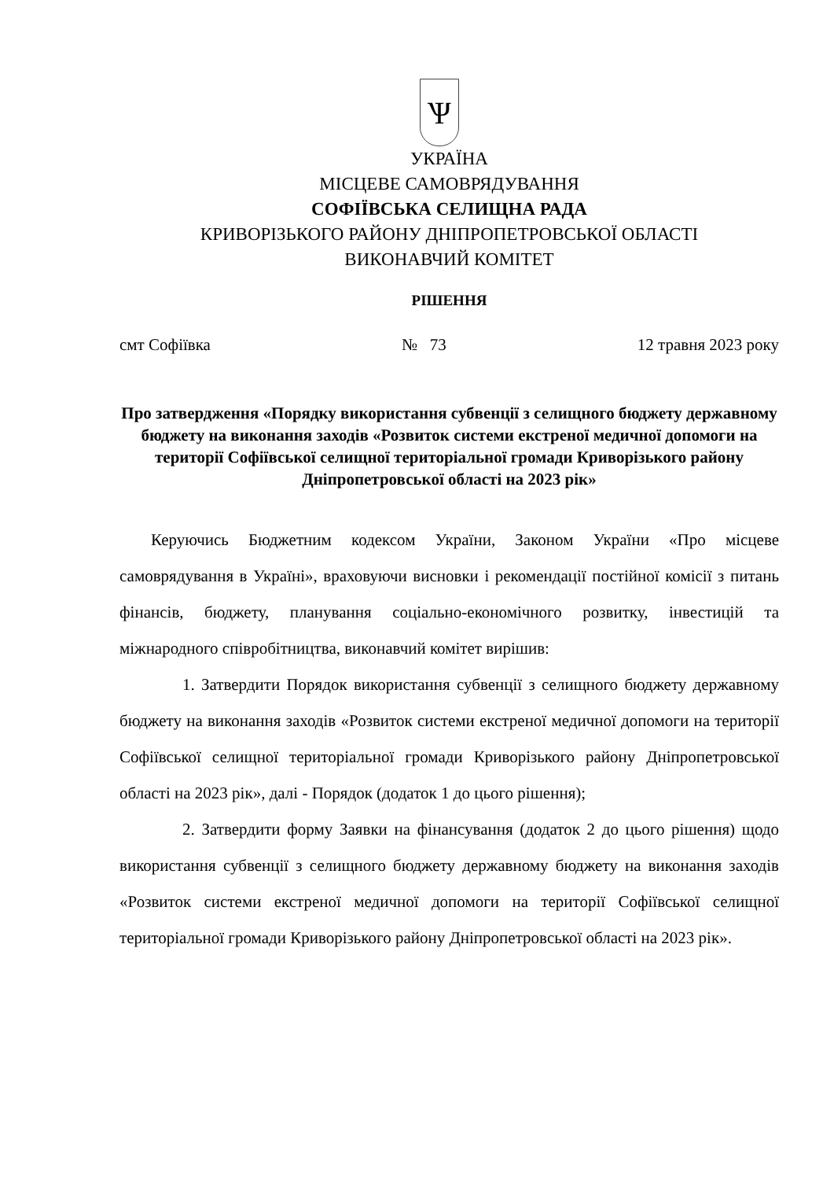Ѱ
УКРАЇНА
МІСЦЕВЕ САМОВРЯДУВАННЯ
СОФІЇВСЬКА СЕЛИЩНА РАДА
КРИВОРІЗЬКОГО РАЙОНУ ДНІПРОПЕТРОВСЬКОЇ ОБЛАСТІ
ВИКОНАВЧИЙ КОМІТЕТ
РІШЕННЯ
смт Софіївка № 73 12 травня 2023 року
Про затвердження «Порядку використання субвенції з селищного бюджету державному бюджету на виконання заходів «Розвиток системи екстреної медичної допомоги на території Софіївської селищної територіальної громади Криворізького району Дніпропетровської області на 2023 рік»
Керуючись Бюджетним кодексом України, Законом України «Про місцеве самоврядування в Україні», враховуючи висновки і рекомендації постійної комісії з питань фінансів, бюджету, планування соціально-економічного розвитку, інвестицій та міжнародного співробітництва, виконавчий комітет вирішив:
1. Затвердити Порядок використання субвенції з селищного бюджету державному бюджету на виконання заходів «Розвиток системи екстреної медичної допомоги на території Софіївської селищної територіальної громади Криворізького району Дніпропетровської області на 2023 рік», далі - Порядок (додаток 1 до цього рішення);
2. Затвердити форму Заявки на фінансування (додаток 2 до цього рішення) щодо використання субвенції з селищного бюджету державному бюджету на виконання заходів «Розвиток системи екстреної медичної допомоги на території Софіївської селищної територіальної громади Криворізького району Дніпропетровської області на 2023 рік».